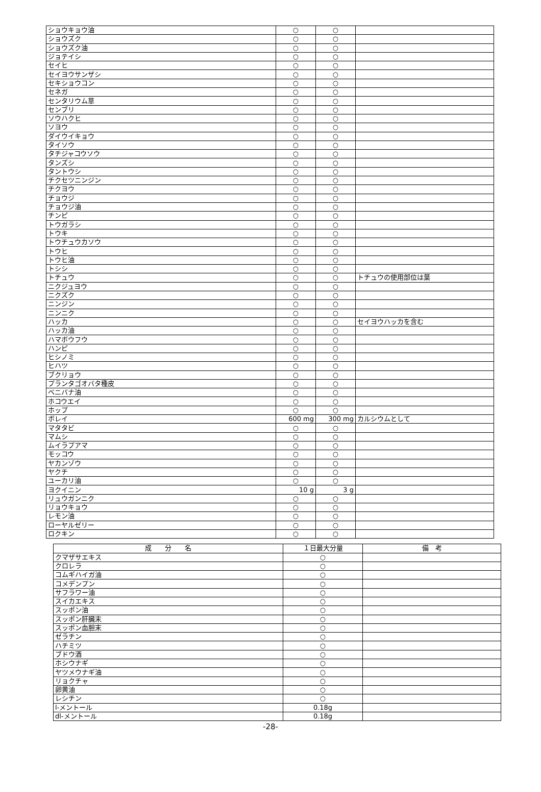| ショウキョウ油 | ○ | ○ | |
| ショウズク | ○ | ○ | |
| ショウズク油 | ○ | ○ | |
| ジョテイシ | ○ | ○ | |
| セイヒ | ○ | ○ | |
| セイヨウサンザシ | ○ | ○ | |
| セキショウコン | ○ | ○ | |
| セネガ | ○ | ○ | |
| センタリウム草 | ○ | ○ | |
| センブリ | ○ | ○ | |
| ソウハクヒ | ○ | ○ | |
| ソヨウ | ○ | ○ | |
| ダイウイキョウ | ○ | ○ | |
| タイソウ | ○ | ○ | |
| タチジャコウソウ | ○ | ○ | |
| タンズシ | ○ | ○ | |
| タントウシ | ○ | ○ | |
| チクセツニンジン | ○ | ○ | |
| チクヨウ | ○ | ○ | |
| チョウジ | ○ | ○ | |
| チョウジ油 | ○ | ○ | |
| チンピ | ○ | ○ | |
| トウガラシ | ○ | ○ | |
| トウキ | ○ | ○ | |
| トウチュウカソウ | ○ | ○ | |
| トウヒ | ○ | ○ | |
| トウヒ油 | ○ | ○ | |
| トシシ | ○ | ○ | |
| トチュウ | ○ | ○ | トチュウの使用部位は葉 |
| ニクジュヨウ | ○ | ○ | |
| ニクズク | ○ | ○ | |
| ニンジン | ○ | ○ | |
| ニンニク | ○ | ○ | |
| ハッカ | ○ | ○ | セイヨウハッカを含む |
| ハッカ油 | ○ | ○ | |
| ハマボウフウ | ○ | ○ | |
| ハンピ | ○ | ○ | |
| ヒシノミ | ○ | ○ | |
| ヒハツ | ○ | ○ | |
| ブクリョウ | ○ | ○ | |
| プランタゴオバタ種皮 | ○ | ○ | |
| ベニバナ油 | ○ | ○ | |
| ホコウエイ | ○ | ○ | |
| ホップ | ○ | ○ | |
| ボレイ | 600 mg | 300 mg | カルシウムとして |
| マタタビ | ○ | ○ | |
| マムシ | ○ | ○ | |
| ムイラプアマ | ○ | ○ | |
| モッコウ | ○ | ○ | |
| ヤカンゾウ | ○ | ○ | |
| ヤクチ | ○ | ○ | |
| ユーカリ油 | ○ | ○ | |
| ヨクイニン | 10 g | 3 g | |
| リュウガンニク | ○ | ○ | |
| リョウキョウ | ○ | ○ | |
| レモン油 | ○ | ○ | |
| ローヤルゼリー | ○ | ○ | |
| ロクキン | ○ | ○ | |
| 成 分 名 | １日最大分量 | 備 考 |
| --- | --- | --- |
| クマザサエキス | ○ | |
| クロレラ | ○ | |
| コムギハイガ油 | ○ | |
| コメデンプン | ○ | |
| サフラワー油 | ○ | |
| スイカエキス | ○ | |
| スッポン油 | ○ | |
| スッポン肝臓末 | ○ | |
| スッポン血胆末 | ○ | |
| ゼラチン | ○ | |
| ハチミツ | ○ | |
| ブドウ酒 | ○ | |
| ホシウナギ | ○ | |
| ヤツメウナギ油 | ○ | |
| リョクチャ | ○ | |
| 卵黄油 | ○ | |
| レシチン | ○ | |
| l-メントール | 0.18g | |
| dl-メントール | 0.18g | |
-28-